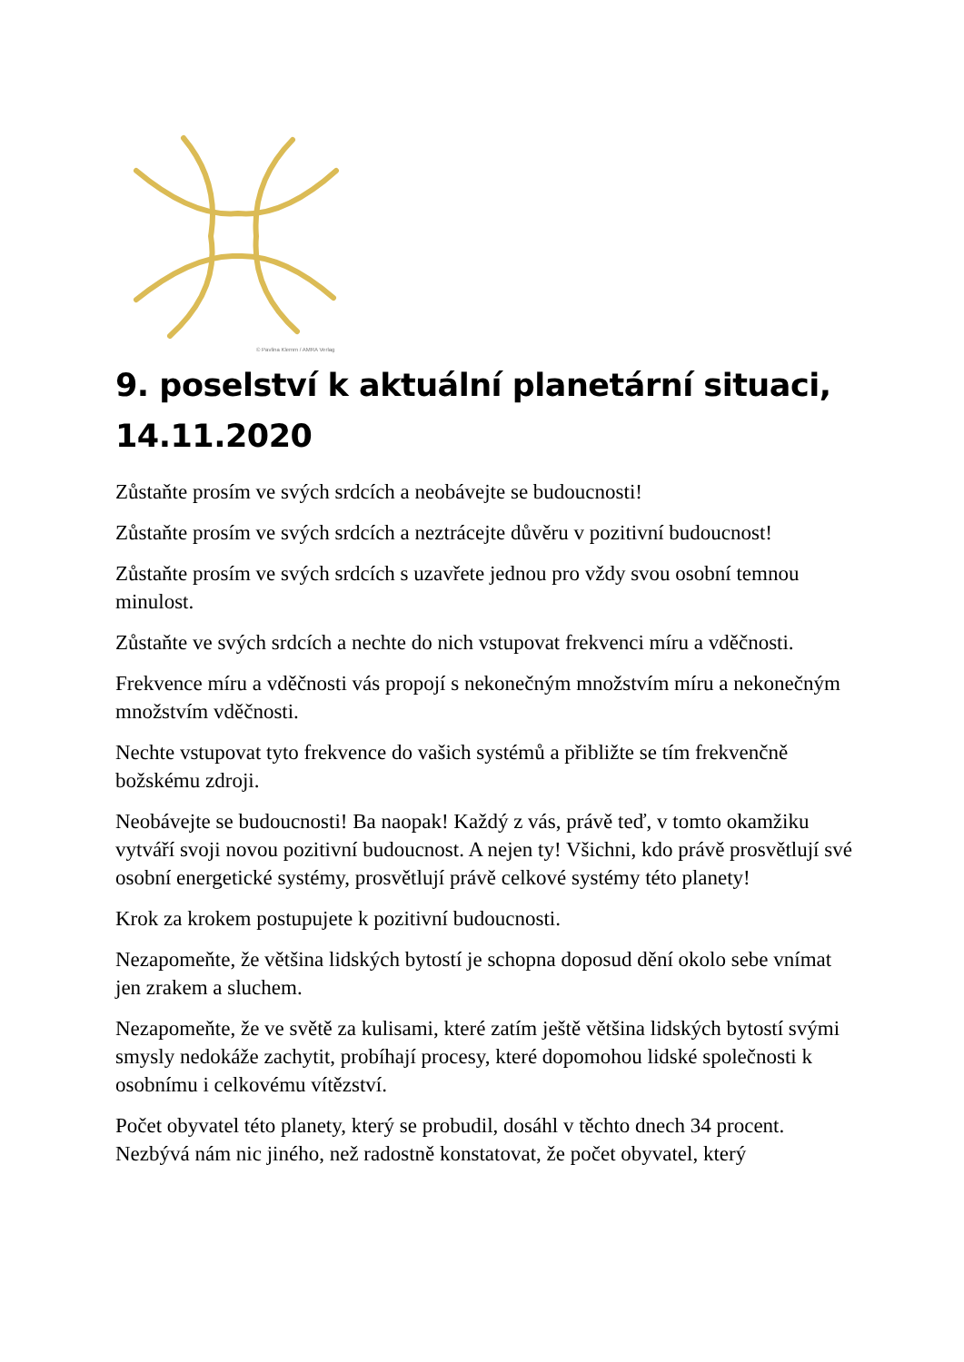© Pavlina Klemm / AMRA Verlag
9. poselství k aktuální planetární situaci, 14.11.2020
Zůstaňte prosím ve svých srdcích a neobávejte se budoucnosti!
Zůstaňte prosím ve svých srdcích a neztrácejte důvěru v pozitivní budoucnost!
Zůstaňte prosím ve svých srdcích s uzavřete jednou pro vždy svou osobní temnou minulost.
Zůstaňte ve svých srdcích a nechte do nich vstupovat frekvenci míru a vděčnosti.
Frekvence míru a vděčnosti vás propojí s nekonečným množstvím míru a nekonečným množstvím vděčnosti.
Nechte vstupovat tyto frekvence do vašich systémů a přibližte se tím frekvenčně božskému zdroji.
Neobávejte se budoucnosti! Ba naopak! Každý z vás, právě teď, v tomto okamžiku vytváří svoji novou pozitivní budoucnost. A nejen ty! Všichni, kdo právě prosvětlují své osobní energetické systémy, prosvětlují právě celkové systémy této planety!
Krok za krokem postupujete k pozitivní budoucnosti.
Nezapomeňte, že většina lidských bytostí je schopna doposud dění okolo sebe vnímat jen zrakem a sluchem.
Nezapomeňte, že ve světě za kulisami, které zatím ještě většina lidských bytostí svými smysly nedokáže zachytit, probíhají procesy, které dopomohou lidské společnosti k osobnímu i celkovému vítězství.
Počet obyvatel této planety, který se probudil, dosáhl v těchto dnech 34 procent. Nezbývá nám nic jiného, než radostně konstatovat, že počet obyvatel, který